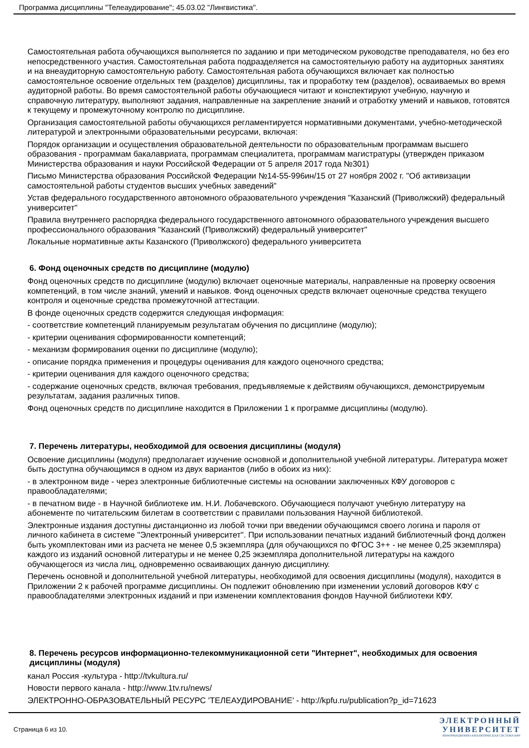Программа дисциплины "Телеаудирование"; 45.03.02 "Лингвистика".
Самостоятельная работа обучающихся выполняется по заданию и при методическом руководстве преподавателя, но без его непосредственного участия. Самостоятельная работа подразделяется на самостоятельную работу на аудиторных занятиях и на внеаудиторную самостоятельную работу. Самостоятельная работа обучающихся включает как полностью самостоятельное освоение отдельных тем (разделов) дисциплины, так и проработку тем (разделов), осваиваемых во время аудиторной работы. Во время самостоятельной работы обучающиеся читают и конспектируют учебную, научную и справочную литературу, выполняют задания, направленные на закрепление знаний и отработку умений и навыков, готовятся к текущему и промежуточному контролю по дисциплине.
Организация самостоятельной работы обучающихся регламентируется нормативными документами, учебно-методической литературой и электронными образовательными ресурсами, включая:
Порядок организации и осуществления образовательной деятельности по образовательным программам высшего образования - программам бакалавриата, программам специалитета, программам магистратуры (утвержден приказом Министерства образования и науки Российской Федерации от 5 апреля 2017 года №301)
Письмо Министерства образования Российской Федерации №14-55-996ин/15 от 27 ноября 2002 г. "Об активизации самостоятельной работы студентов высших учебных заведений"
Устав федерального государственного автономного образовательного учреждения "Казанский (Приволжский) федеральный университет"
Правила внутреннего распорядка федерального государственного автономного образовательного учреждения высшего профессионального образования "Казанский (Приволжский) федеральный университет"
Локальные нормативные акты Казанского (Приволжского) федерального университета
6. Фонд оценочных средств по дисциплине (модулю)
Фонд оценочных средств по дисциплине (модулю) включает оценочные материалы, направленные на проверку освоения компетенций, в том числе знаний, умений и навыков. Фонд оценочных средств включает оценочные средства текущего контроля и оценочные средства промежуточной аттестации.
В фонде оценочных средств содержится следующая информация:
- соответствие компетенций планируемым результатам обучения по дисциплине (модулю);
- критерии оценивания сформированности компетенций;
- механизм формирования оценки по дисциплине (модулю);
- описание порядка применения и процедуры оценивания для каждого оценочного средства;
- критерии оценивания для каждого оценочного средства;
- содержание оценочных средств, включая требования, предъявляемые к действиям обучающихся, демонстрируемым результатам, задания различных типов.
Фонд оценочных средств по дисциплине находится в Приложении 1 к программе дисциплины (модулю).
7. Перечень литературы, необходимой для освоения дисциплины (модуля)
Освоение дисциплины (модуля) предполагает изучение основной и дополнительной учебной литературы. Литература может быть доступна обучающимся в одном из двух вариантов (либо в обоих из них):
- в электронном виде - через электронные библиотечные системы на основании заключенных КФУ договоров с правообладателями;
- в печатном виде - в Научной библиотеке им. Н.И. Лобачевского. Обучающиеся получают учебную литературу на абонементе по читательским билетам в соответствии с правилами пользования Научной библиотекой.
Электронные издания доступны дистанционно из любой точки при введении обучающимся своего логина и пароля от личного кабинета в системе "Электронный университет". При использовании печатных изданий библиотечный фонд должен быть укомплектован ими из расчета не менее 0,5 экземпляра (для обучающихся по ФГОС 3++ - не менее 0,25 экземпляра) каждого из изданий основной литературы и не менее 0,25 экземпляра дополнительной литературы на каждого обучающегося из числа лиц, одновременно осваивающих данную дисциплину.
Перечень основной и дополнительной учебной литературы, необходимой для освоения дисциплины (модуля), находится в Приложении 2 к рабочей программе дисциплины. Он подлежит обновлению при изменении условий договоров КФУ с правообладателями электронных изданий и при изменении комплектования фондов Научной библиотеки КФУ.
8. Перечень ресурсов информационно-телекоммуникационной сети "Интернет", необходимых для освоения дисциплины (модуля)
канал Россия -культура - http://tvkultura.ru/
Новости первого канала - http://www.1tv.ru/news/
ЭЛЕКТРОННО-ОБРАЗОВАТЕЛЬНЫЙ РЕСУРС 'ТЕЛЕАУДИРОВАНИЕ' - http://kpfu.ru/publication?p_id=71623
Страница 6 из 10.
ЭЛЕКТРОННЫЙ
УНИВЕРСИТЕТ
ИНФОРМАЦИОННО-АНАЛИТИЧЕСКАЯ СИСТЕМА КФУ